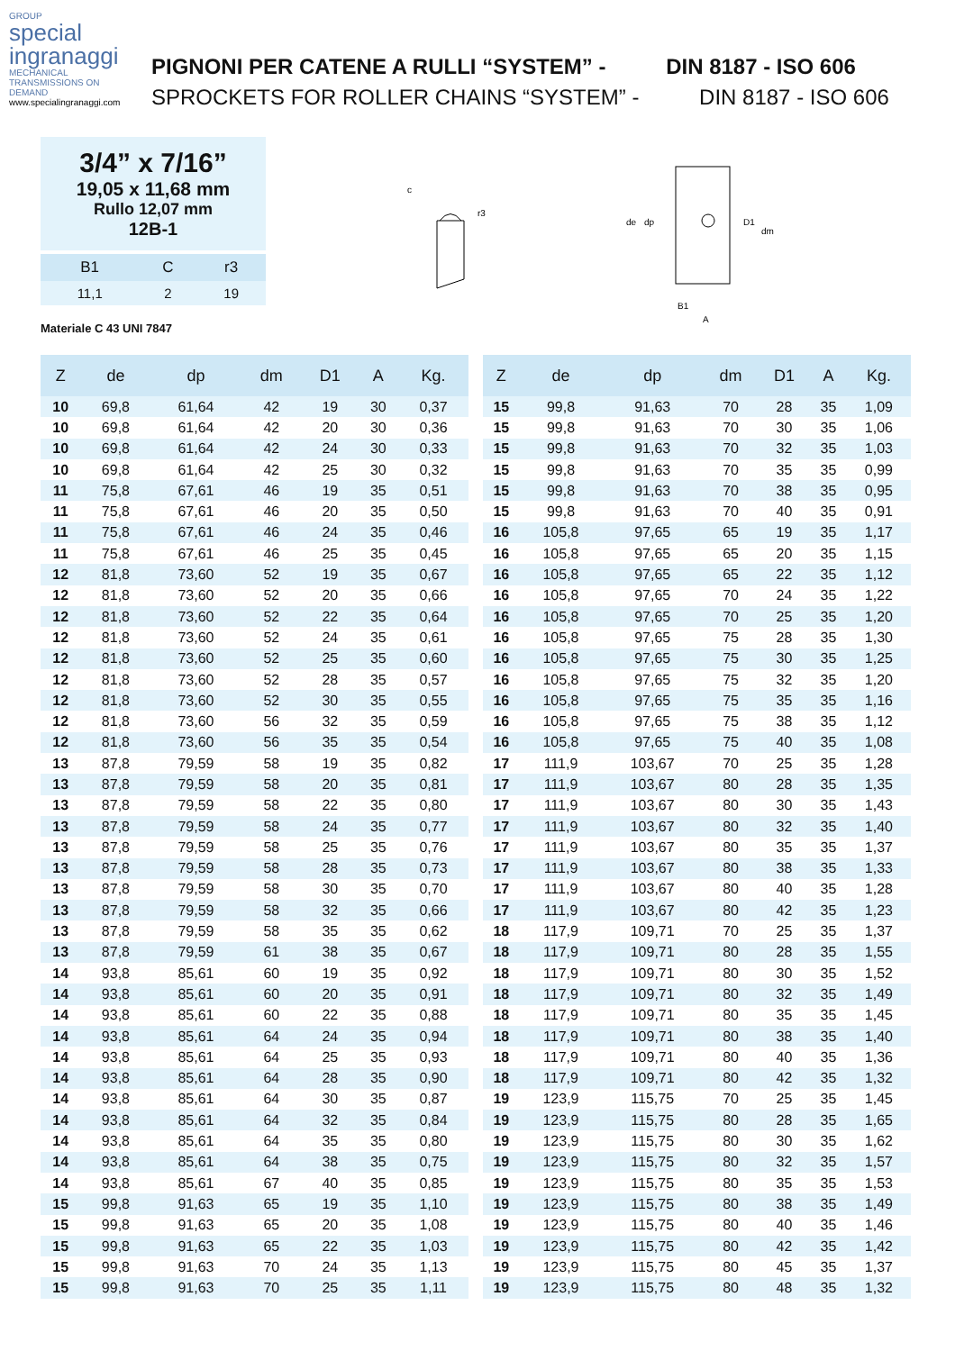GROUP
special
ingranaggi
MECHANICAL TRANSMISSIONS ON DEMAND
www.specialingranaggi.com
PIGNONI PER CATENE A RULLI “SYSTEM” - DIN 8187 - ISO 606
SPROCKETS FOR ROLLER CHAINS “SYSTEM” - DIN 8187 - ISO 606
3/4” x 7/16”
19,05 x 11,68 mm
Rullo 12,07 mm
12B-1
| B1 | C | r3 |
| --- | --- | --- |
| 11,1 | 2 | 19 |
Materiale C 43 UNI 7847
c
r3
de
dp
D1
dm
B1
A
| Z | de | dp | dm | D1 | A | Kg. |
| --- | --- | --- | --- | --- | --- | --- |
| 10 | 69,8 | 61,64 | 42 | 19 | 30 | 0,37 |
| 10 | 69,8 | 61,64 | 42 | 20 | 30 | 0,36 |
| 10 | 69,8 | 61,64 | 42 | 24 | 30 | 0,33 |
| 10 | 69,8 | 61,64 | 42 | 25 | 30 | 0,32 |
| 11 | 75,8 | 67,61 | 46 | 19 | 35 | 0,51 |
| 11 | 75,8 | 67,61 | 46 | 20 | 35 | 0,50 |
| 11 | 75,8 | 67,61 | 46 | 24 | 35 | 0,46 |
| 11 | 75,8 | 67,61 | 46 | 25 | 35 | 0,45 |
| 12 | 81,8 | 73,60 | 52 | 19 | 35 | 0,67 |
| 12 | 81,8 | 73,60 | 52 | 20 | 35 | 0,66 |
| 12 | 81,8 | 73,60 | 52 | 22 | 35 | 0,64 |
| 12 | 81,8 | 73,60 | 52 | 24 | 35 | 0,61 |
| 12 | 81,8 | 73,60 | 52 | 25 | 35 | 0,60 |
| 12 | 81,8 | 73,60 | 52 | 28 | 35 | 0,57 |
| 12 | 81,8 | 73,60 | 52 | 30 | 35 | 0,55 |
| 12 | 81,8 | 73,60 | 56 | 32 | 35 | 0,59 |
| 12 | 81,8 | 73,60 | 56 | 35 | 35 | 0,54 |
| 13 | 87,8 | 79,59 | 58 | 19 | 35 | 0,82 |
| 13 | 87,8 | 79,59 | 58 | 20 | 35 | 0,81 |
| 13 | 87,8 | 79,59 | 58 | 22 | 35 | 0,80 |
| 13 | 87,8 | 79,59 | 58 | 24 | 35 | 0,77 |
| 13 | 87,8 | 79,59 | 58 | 25 | 35 | 0,76 |
| 13 | 87,8 | 79,59 | 58 | 28 | 35 | 0,73 |
| 13 | 87,8 | 79,59 | 58 | 30 | 35 | 0,70 |
| 13 | 87,8 | 79,59 | 58 | 32 | 35 | 0,66 |
| 13 | 87,8 | 79,59 | 58 | 35 | 35 | 0,62 |
| 13 | 87,8 | 79,59 | 61 | 38 | 35 | 0,67 |
| 14 | 93,8 | 85,61 | 60 | 19 | 35 | 0,92 |
| 14 | 93,8 | 85,61 | 60 | 20 | 35 | 0,91 |
| 14 | 93,8 | 85,61 | 60 | 22 | 35 | 0,88 |
| 14 | 93,8 | 85,61 | 64 | 24 | 35 | 0,94 |
| 14 | 93,8 | 85,61 | 64 | 25 | 35 | 0,93 |
| 14 | 93,8 | 85,61 | 64 | 28 | 35 | 0,90 |
| 14 | 93,8 | 85,61 | 64 | 30 | 35 | 0,87 |
| 14 | 93,8 | 85,61 | 64 | 32 | 35 | 0,84 |
| 14 | 93,8 | 85,61 | 64 | 35 | 35 | 0,80 |
| 14 | 93,8 | 85,61 | 64 | 38 | 35 | 0,75 |
| 14 | 93,8 | 85,61 | 67 | 40 | 35 | 0,85 |
| 15 | 99,8 | 91,63 | 65 | 19 | 35 | 1,10 |
| 15 | 99,8 | 91,63 | 65 | 20 | 35 | 1,08 |
| 15 | 99,8 | 91,63 | 65 | 22 | 35 | 1,03 |
| 15 | 99,8 | 91,63 | 70 | 24 | 35 | 1,13 |
| 15 | 99,8 | 91,63 | 70 | 25 | 35 | 1,11 |
| Z | de | dp | dm | D1 | A | Kg. |
| --- | --- | --- | --- | --- | --- | --- |
| 15 | 99,8 | 91,63 | 70 | 28 | 35 | 1,09 |
| 15 | 99,8 | 91,63 | 70 | 30 | 35 | 1,06 |
| 15 | 99,8 | 91,63 | 70 | 32 | 35 | 1,03 |
| 15 | 99,8 | 91,63 | 70 | 35 | 35 | 0,99 |
| 15 | 99,8 | 91,63 | 70 | 38 | 35 | 0,95 |
| 15 | 99,8 | 91,63 | 70 | 40 | 35 | 0,91 |
| 16 | 105,8 | 97,65 | 65 | 19 | 35 | 1,17 |
| 16 | 105,8 | 97,65 | 65 | 20 | 35 | 1,15 |
| 16 | 105,8 | 97,65 | 65 | 22 | 35 | 1,12 |
| 16 | 105,8 | 97,65 | 70 | 24 | 35 | 1,22 |
| 16 | 105,8 | 97,65 | 70 | 25 | 35 | 1,20 |
| 16 | 105,8 | 97,65 | 75 | 28 | 35 | 1,30 |
| 16 | 105,8 | 97,65 | 75 | 30 | 35 | 1,25 |
| 16 | 105,8 | 97,65 | 75 | 32 | 35 | 1,20 |
| 16 | 105,8 | 97,65 | 75 | 35 | 35 | 1,16 |
| 16 | 105,8 | 97,65 | 75 | 38 | 35 | 1,12 |
| 16 | 105,8 | 97,65 | 75 | 40 | 35 | 1,08 |
| 17 | 111,9 | 103,67 | 70 | 25 | 35 | 1,28 |
| 17 | 111,9 | 103,67 | 80 | 28 | 35 | 1,35 |
| 17 | 111,9 | 103,67 | 80 | 30 | 35 | 1,43 |
| 17 | 111,9 | 103,67 | 80 | 32 | 35 | 1,40 |
| 17 | 111,9 | 103,67 | 80 | 35 | 35 | 1,37 |
| 17 | 111,9 | 103,67 | 80 | 38 | 35 | 1,33 |
| 17 | 111,9 | 103,67 | 80 | 40 | 35 | 1,28 |
| 17 | 111,9 | 103,67 | 80 | 42 | 35 | 1,23 |
| 18 | 117,9 | 109,71 | 70 | 25 | 35 | 1,37 |
| 18 | 117,9 | 109,71 | 80 | 28 | 35 | 1,55 |
| 18 | 117,9 | 109,71 | 80 | 30 | 35 | 1,52 |
| 18 | 117,9 | 109,71 | 80 | 32 | 35 | 1,49 |
| 18 | 117,9 | 109,71 | 80 | 35 | 35 | 1,45 |
| 18 | 117,9 | 109,71 | 80 | 38 | 35 | 1,40 |
| 18 | 117,9 | 109,71 | 80 | 40 | 35 | 1,36 |
| 18 | 117,9 | 109,71 | 80 | 42 | 35 | 1,32 |
| 19 | 123,9 | 115,75 | 70 | 25 | 35 | 1,45 |
| 19 | 123,9 | 115,75 | 80 | 28 | 35 | 1,65 |
| 19 | 123,9 | 115,75 | 80 | 30 | 35 | 1,62 |
| 19 | 123,9 | 115,75 | 80 | 32 | 35 | 1,57 |
| 19 | 123,9 | 115,75 | 80 | 35 | 35 | 1,53 |
| 19 | 123,9 | 115,75 | 80 | 38 | 35 | 1,49 |
| 19 | 123,9 | 115,75 | 80 | 40 | 35 | 1,46 |
| 19 | 123,9 | 115,75 | 80 | 42 | 35 | 1,42 |
| 19 | 123,9 | 115,75 | 80 | 45 | 35 | 1,37 |
| 19 | 123,9 | 115,75 | 80 | 48 | 35 | 1,32 |